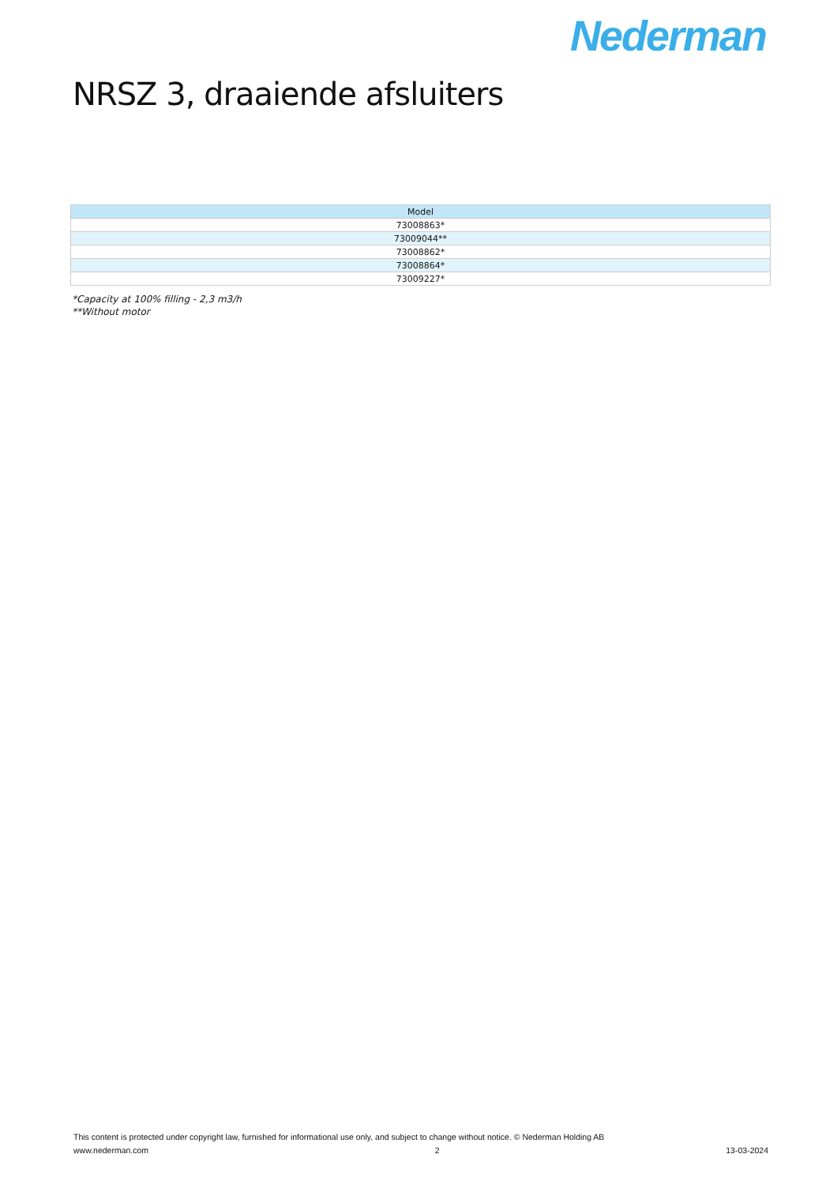Nederman
NRSZ 3, draaiende afsluiters
| Model |
| --- |
| 73008863* |
| 73009044** |
| 73008862* |
| 73008864* |
| 73009227* |
*Capacity at 100% filling - 2,3 m3/h
**Without motor
This content is protected under copyright law, furnished for informational use only, and subject to change without notice. © Nederman Holding AB
www.nederman.com 2 13-03-2024